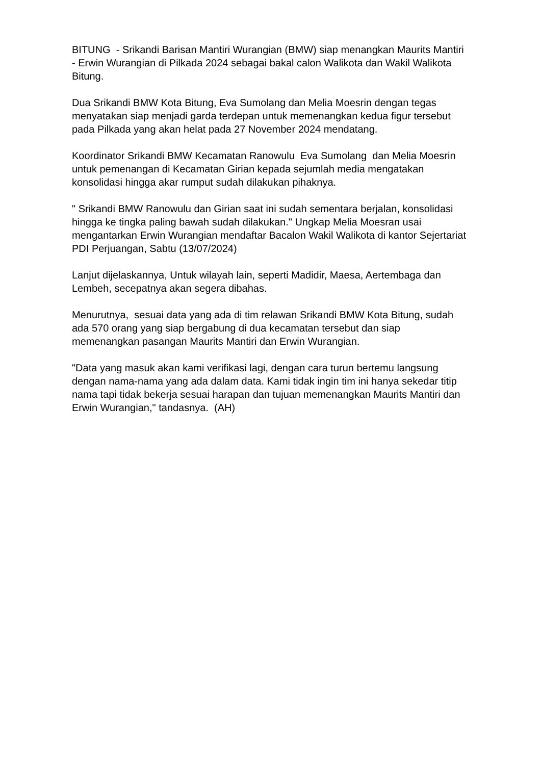BITUNG - Srikandi Barisan Mantiri Wurangian (BMW) siap menangkan Maurits Mantiri - Erwin Wurangian di Pilkada 2024 sebagai bakal calon Walikota dan Wakil Walikota Bitung.
Dua Srikandi BMW Kota Bitung, Eva Sumolang dan Melia Moesrin dengan tegas menyatakan siap menjadi garda terdepan untuk memenangkan kedua figur tersebut pada Pilkada yang akan helat pada 27 November 2024 mendatang.
Koordinator Srikandi BMW Kecamatan Ranowulu Eva Sumolang dan Melia Moesrin untuk pemenangan di Kecamatan Girian kepada sejumlah media mengatakan konsolidasi hingga akar rumput sudah dilakukan pihaknya.
" Srikandi BMW Ranowulu dan Girian saat ini sudah sementara berjalan, konsolidasi hingga ke tingka paling bawah sudah dilakukan." Ungkap Melia Moesran usai mengantarkan Erwin Wurangian mendaftar Bacalon Wakil Walikota di kantor Sejertariat PDI Perjuangan, Sabtu (13/07/2024)
Lanjut dijelaskannya, Untuk wilayah lain, seperti Madidir, Maesa, Aertembaga dan Lembeh, secepatnya akan segera dibahas.
Menurutnya, sesuai data yang ada di tim relawan Srikandi BMW Kota Bitung, sudah ada 570 orang yang siap bergabung di dua kecamatan tersebut dan siap memenangkan pasangan Maurits Mantiri dan Erwin Wurangian.
"Data yang masuk akan kami verifikasi lagi, dengan cara turun bertemu langsung dengan nama-nama yang ada dalam data. Kami tidak ingin tim ini hanya sekedar titip nama tapi tidak bekerja sesuai harapan dan tujuan memenangkan Maurits Mantiri dan Erwin Wurangian," tandasnya. (AH)